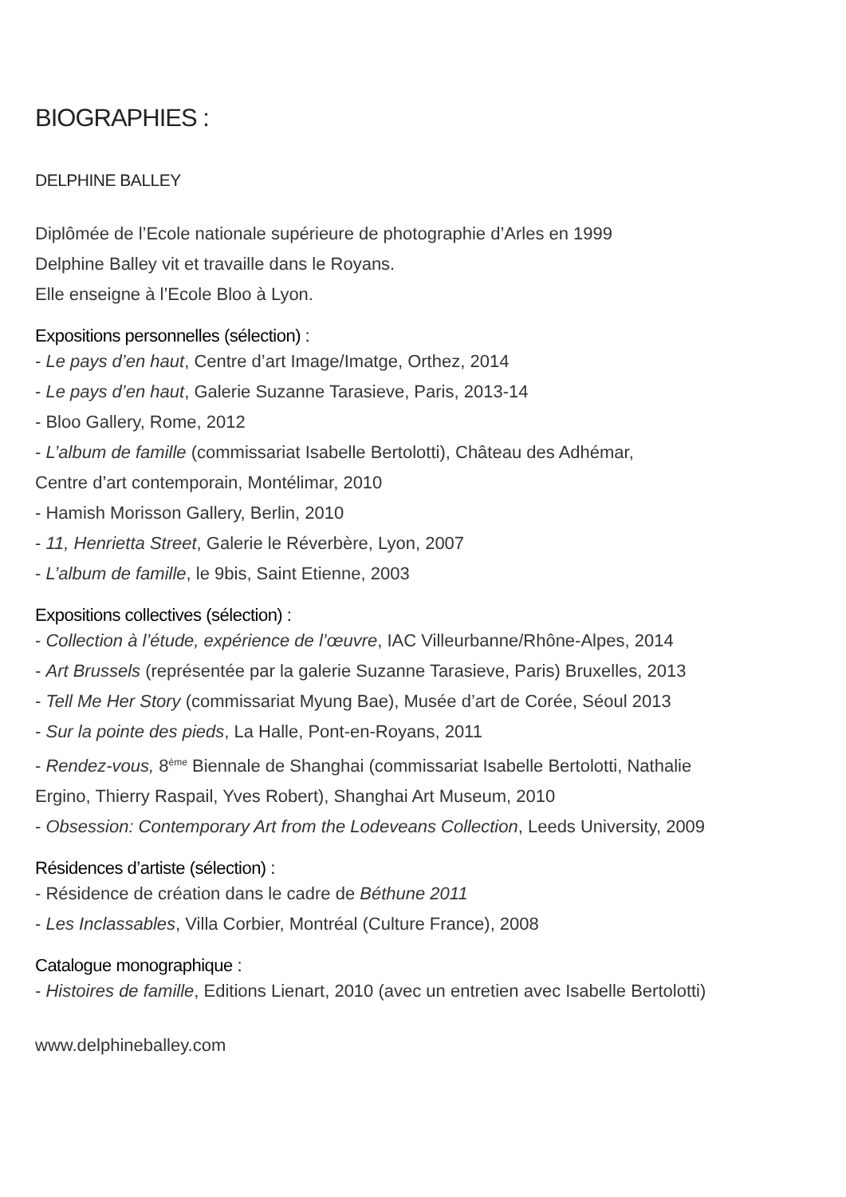BIOGRAPHIES :
DELPHINE BALLEY
Diplômée de l’Ecole nationale supérieure de photographie d’Arles en 1999
Delphine Balley vit et travaille dans le Royans.
Elle enseigne à l’Ecole Bloo à Lyon.
Expositions personnelles (sélection) :
- Le pays d’en haut, Centre d’art Image/Imatge, Orthez, 2014
- Le pays d’en haut, Galerie Suzanne Tarasieve, Paris, 2013-14
- Bloo Gallery, Rome, 2012
- L’album de famille (commissariat Isabelle Bertolotti), Château des Adhémar,
Centre d’art contemporain, Montélimar, 2010
- Hamish Morisson Gallery, Berlin, 2010
- 11, Henrietta Street, Galerie le Réverbère, Lyon, 2007
- L’album de famille, le 9bis, Saint Etienne, 2003
Expositions collectives (sélection) :
- Collection à l’étude, expérience de l’œuvre, IAC Villeurbanne/Rhône-Alpes, 2014
- Art Brussels (représentée par la galerie Suzanne Tarasieve, Paris) Bruxelles, 2013
- Tell Me Her Story (commissariat Myung Bae), Musée d’art de Corée, Séoul 2013
- Sur la pointe des pieds, La Halle, Pont-en-Royans, 2011
- Rendez-vous, 8<sup>ème</sup> Biennale de Shanghai (commissariat Isabelle Bertolotti, Nathalie
Ergino, Thierry Raspail, Yves Robert), Shanghai Art Museum, 2010
- Obsession: Contemporary Art from the Lodeveans Collection, Leeds University, 2009
Résidences d’artiste (sélection) :
- Résidence de création dans le cadre de Béthune 2011
- Les Inclassables, Villa Corbier, Montréal (Culture France), 2008
Catalogue monographique :
- Histoires de famille, Editions Lienart, 2010 (avec un entretien avec Isabelle Bertolotti)
www.delphineballey.com